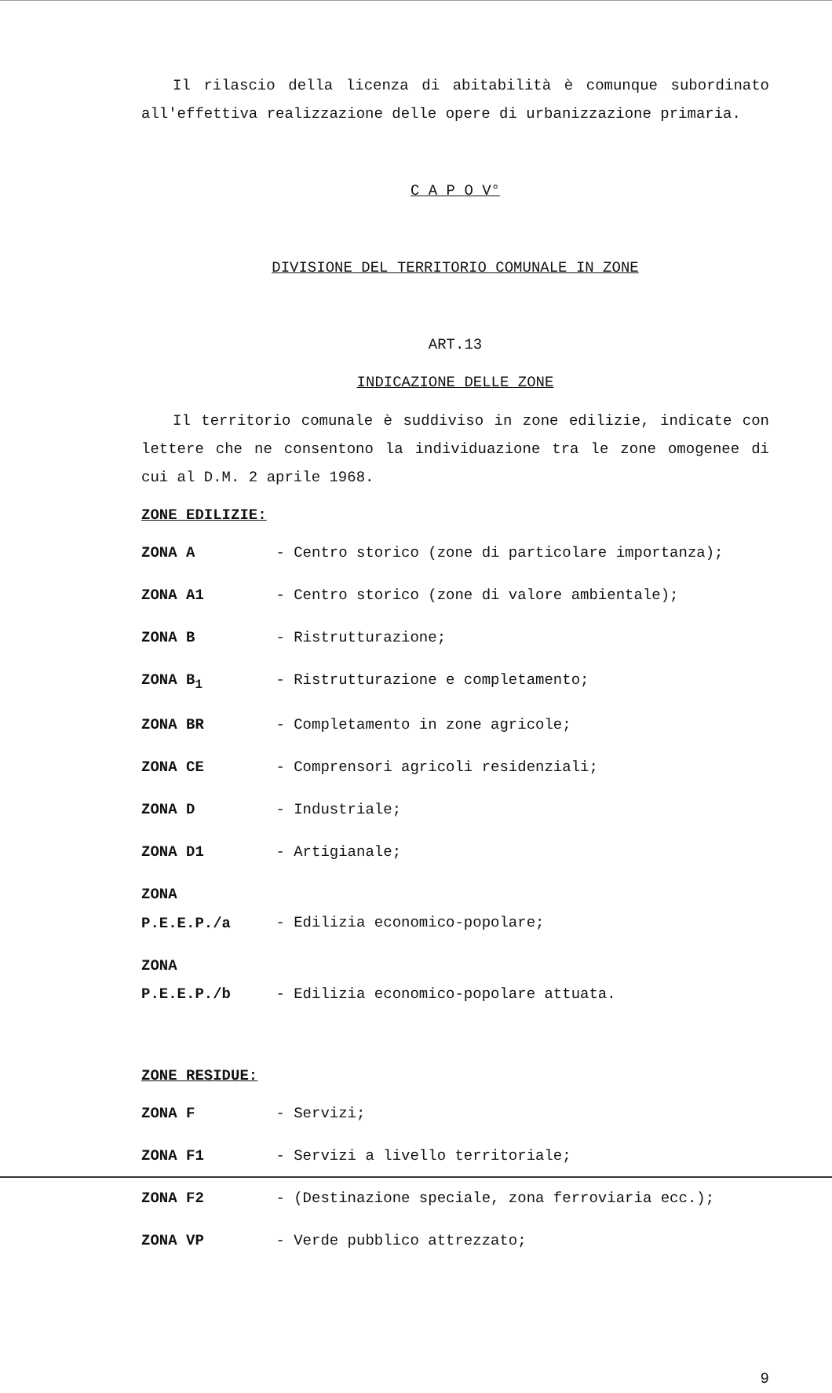Il rilascio della licenza di abitabilità è comunque subordinato all'effettiva realizzazione delle opere di urbanizzazione primaria.
C A P O V°
DIVISIONE DEL TERRITORIO COMUNALE IN ZONE
ART.13
INDICAZIONE DELLE ZONE
Il territorio comunale è suddiviso in zone edilizie, indicate con lettere che ne consentono la individuazione tra le zone omogenee di cui al D.M. 2 aprile 1968.
ZONE EDILIZIE:
ZONA A - Centro storico (zone di particolare importanza);
ZONA A1 - Centro storico (zone di valore ambientale);
ZONA B - Ristrutturazione;
ZONA B<sub>1</sub> - Ristrutturazione e completamento;
ZONA BR - Completamento in zone agricole;
ZONA CE - Comprensori agricoli residenziali;
ZONA D - Industriale;
ZONA D1 - Artigianale;
ZONA P.E.E.P./a - Edilizia economico-popolare;
ZONA P.E.E.P./b - Edilizia economico-popolare attuata.
ZONE RESIDUE:
ZONA F - Servizi;
ZONA F1 - Servizi a livello territoriale;
ZONA F2 - (Destinazione speciale, zona ferroviaria ecc.);
ZONA VP - Verde pubblico attrezzato;
9